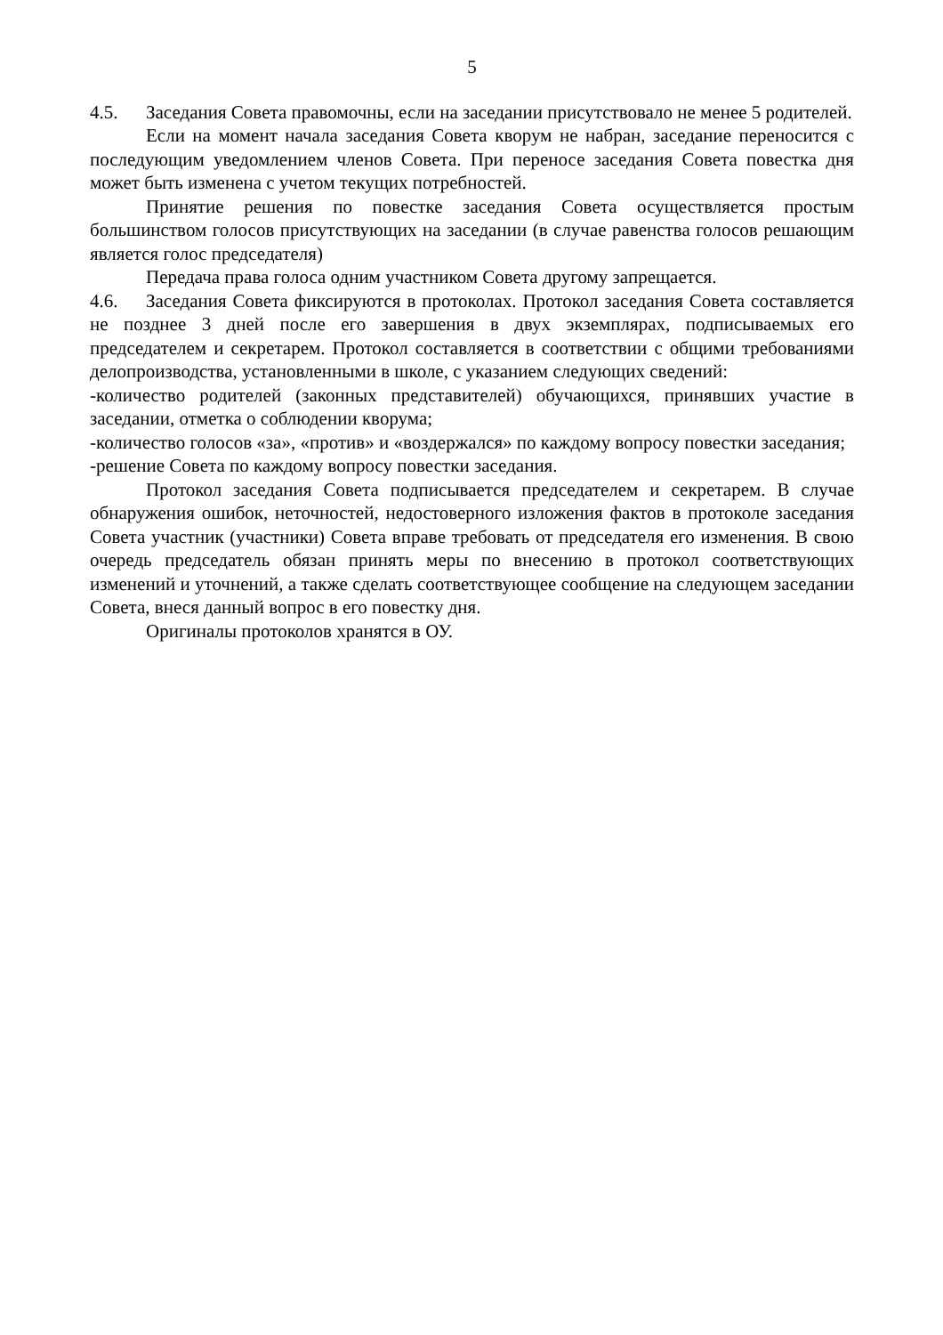5
4.5. Заседания Совета правомочны, если на заседании присутствовало не менее 5 родителей.
Если на момент начала заседания Совета кворум не набран, заседание переносится с последующим уведомлением членов Совета. При переносе заседания Совета повестка дня может быть изменена с учетом текущих потребностей.
Принятие решения по повестке заседания Совета осуществляется простым большинством голосов присутствующих на заседании (в случае равенства голосов решающим является голос председателя)
Передача права голоса одним участником Совета другому запрещается.
4.6. Заседания Совета фиксируются в протоколах. Протокол заседания Совета составляется не позднее 3 дней после его завершения в двух экземплярах, подписываемых его председателем и секретарем. Протокол составляется в соответствии с общими требованиями делопроизводства, установленными в школе, с указанием следующих сведений:
-количество родителей (законных представителей) обучающихся, принявших участие в заседании, отметка о соблюдении кворума;
-количество голосов «за», «против» и «воздержался» по каждому вопросу повестки заседания;
-решение Совета по каждому вопросу повестки заседания.
Протокол заседания Совета подписывается председателем и секретарем. В случае обнаружения ошибок, неточностей, недостоверного изложения фактов в протоколе заседания Совета участник (участники) Совета вправе требовать от председателя его изменения. В свою очередь председатель обязан принять меры по внесению в протокол соответствующих изменений и уточнений, а также сделать соответствующее сообщение на следующем заседании Совета, внеся данный вопрос в его повестку дня.
Оригиналы протоколов хранятся в ОУ.